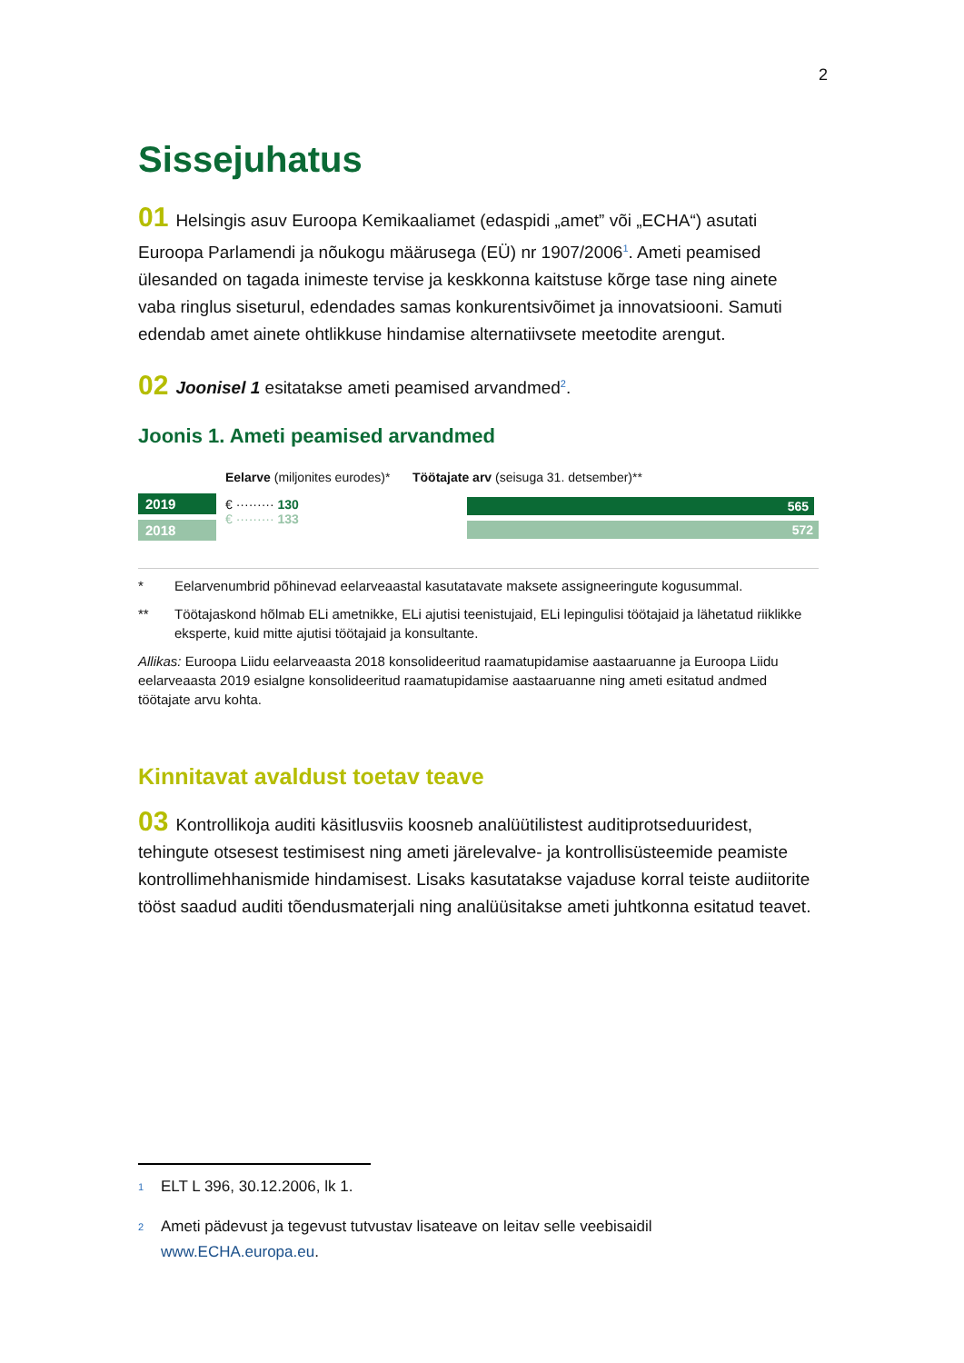2
Sissejuhatus
01 Helsingis asuv Euroopa Kemikaaliamet (edaspidi „amet” või „ECHA“) asutati Euroopa Parlamendi ja nõukogu määrusega (EÜ) nr 1907/2006<sup>1</sup>. Ameti peamised ülesanded on tagada inimeste tervise ja keskkonna kaitstuse kõrge tase ning ainete vaba ringlus siseturul, edendades samas konkurentsivõimet ja innovatsiooni. Samuti edendab amet ainete ohtlikkuse hindamise alternatiivsete meetodite arengut.
02 Joonisel 1 esitatakse ameti peamised arvandmed<sup>2</sup>.
Joonis 1. Ameti peamised arvandmed
2019
2018
Eelarve (miljonites eurodes)*
€ ········· 130
€ ········· 133
Töötajate arv (seisuga 31. detsember)**
565
572
* Eelarvenumbrid põhinevad eelarveaastal kasutatavate maksete assigneeringute kogusummal.
** Töötajaskond hõlmab ELi ametnikke, ELi ajutisi teenistujaid, ELi lepingulisi töötajaid ja lähetatud riiklikke eksperte, kuid mitte ajutisi töötajaid ja konsultante.
Allikas: Euroopa Liidu eelarveaasta 2018 konsolideeritud raamatupidamise aastaaruanne ja Euroopa Liidu eelarveaasta 2019 esialgne konsolideeritud raamatupidamise aastaaruanne ning ameti esitatud andmed töötajate arvu kohta.
Kinnitavat avaldust toetav teave
03 Kontrollikoja auditi käsitlusviis koosneb analüütilistest auditiprotseduuridest, tehingute otsesest testimisest ning ameti järelevalve- ja kontrollisüsteemide peamiste kontrollimehhanismide hindamisest. Lisaks kasutatakse vajaduse korral teiste audiitorite tööst saadud auditi tõendusmaterjali ning analüüsitakse ameti juhtkonna esitatud teavet.
<sup>1</sup> ELT L 396, 30.12.2006, lk 1.
<sup>2</sup> Ameti pädevust ja tegevust tutvustav lisateave on leitav selle veebisaidil www.ECHA.europa.eu.